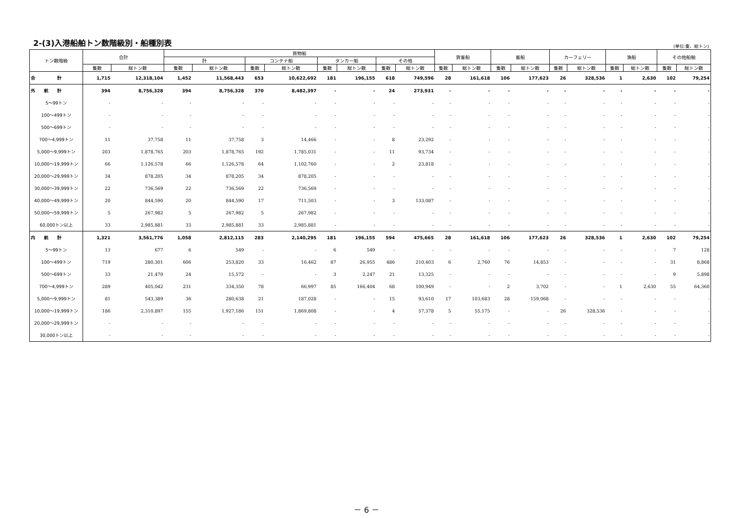2-(3)入港船舶トン数階級別・船種別表
(単位:隻、総トン)
| トン数階級 | 合計 | | 貨物船 | | | | | | | | 貨客船 | | 客船 | | カーフェリー | | 漁船 | | その他船舶 | |
| --- | --- | --- | --- | --- | --- | --- | --- | --- | --- | --- | --- | --- | --- | --- | --- | --- | --- | --- | --- | --- |
| | | | 計 | | コンテナ船 | | タンカー船 | | その他 | | | | | | | | | | | |
| | 隻数 | 総トン数 | 隻数 | 総トン数 | 隻数 | 総トン数 | 隻数 | 総トン数 | 隻数 | 総トン数 | 隻数 | 総トン数 | 隻数 | 総トン数 | 隻数 | 総トン数 | 隻数 | 総トン数 | 隻数 | 総トン数 |
| 合 計 | 1,715 | 12,318,104 | 1,452 | 11,568,443 | 653 | 10,622,692 | 181 | 196,155 | 618 | 749,596 | 28 | 161,618 | 106 | 177,623 | 26 | 328,536 | 1 | 2,630 | 102 | 79,254 |
| 外 航 計 | 394 | 8,756,328 | 394 | 8,756,328 | 370 | 8,482,397 | - | - | 24 | 273,931 | - | - | - | - | - | - | - | - | - | - |
| 5～99トン | - | - | - | - | - | - | - | - | - | - | - | - | - | - | - | - | - | - | - | - |
| 100～499トン | - | - | - | - | - | - | - | - | - | - | - | - | - | - | - | - | - | - | - | - |
| 500～699トン | - | - | - | - | - | - | - | - | - | - | - | - | - | - | - | - | - | - | - | - |
| 700～4,999トン | 11 | 37,758 | 11 | 37,758 | 3 | 14,466 | - | - | 8 | 23,292 | - | - | - | - | - | - | - | - | - | - |
| 5,000～9,999トン | 203 | 1,878,765 | 203 | 1,878,765 | 192 | 1,785,031 | - | - | 11 | 93,734 | - | - | - | - | - | - | - | - | - | - |
| 10,000～19,999トン | 66 | 1,126,578 | 66 | 1,126,578 | 64 | 1,102,760 | - | - | 2 | 23,818 | - | - | - | - | - | - | - | - | - | - |
| 20,000～29,999トン | 34 | 878,205 | 34 | 878,205 | 34 | 878,205 | - | - | - | - | - | - | - | - | - | - | - | - | - | - |
| 30,000～39,999トン | 22 | 736,569 | 22 | 736,569 | 22 | 736,569 | - | - | - | - | - | - | - | - | - | - | - | - | - | - |
| 40,000～49,999トン | 20 | 844,590 | 20 | 844,590 | 17 | 711,503 | - | - | 3 | 133,087 | - | - | - | - | - | - | - | - | - | - |
| 50,000～59,999トン | 5 | 267,982 | 5 | 267,982 | 5 | 267,982 | - | - | - | - | - | - | - | - | - | - | - | - | - | - |
| 60,000トン以上 | 33 | 2,985,881 | 33 | 2,985,881 | 33 | 2,985,881 | - | - | - | - | - | - | - | - | - | - | - | - | - | - |
| 内 航 計 | 1,321 | 3,561,776 | 1,058 | 2,812,115 | 283 | 2,140,295 | 181 | 196,155 | 594 | 475,665 | 28 | 161,618 | 106 | 177,623 | 26 | 328,536 | 1 | 2,630 | 102 | 79,254 |
| 5～99トン | 13 | 677 | 6 | 549 | - | - | 6 | 549 | - | - | - | - | - | - | - | - | - | - | 7 | 128 |
| 100～499トン | 719 | 280,301 | 606 | 253,820 | 33 | 16,462 | 87 | 26,955 | 486 | 210,403 | 6 | 2,760 | 76 | 14,853 | - | - | - | - | 31 | 8,868 |
| 500～699トン | 33 | 21,470 | 24 | 15,572 | - | - | 3 | 2,247 | 21 | 13,325 | - | - | - | - | - | - | - | - | 9 | 5,898 |
| 700～4,999トン | 289 | 405,042 | 231 | 334,350 | 78 | 66,997 | 85 | 166,404 | 68 | 100,949 | - | - | 2 | 3,702 | - | - | 1 | 2,630 | 55 | 64,360 |
| 5,000～9,999トン | 81 | 543,389 | 36 | 280,638 | 21 | 187,028 | - | - | 15 | 93,610 | 17 | 103,683 | 28 | 159,068 | - | - | - | - | - | - |
| 10,000～19,999トン | 186 | 2,310,897 | 155 | 1,927,186 | 151 | 1,869,808 | - | - | 4 | 57,378 | 5 | 55,175 | - | - | 26 | 328,536 | - | - | - | - |
| 20,000～29,999トン | - | - | - | - | - | - | - | - | - | - | - | - | - | - | - | - | - | - | - | - |
| 30,000トン以上 | - | - | - | - | - | - | - | - | - | - | - | - | - | - | - | - | - | - | - | - |
－ 6 －